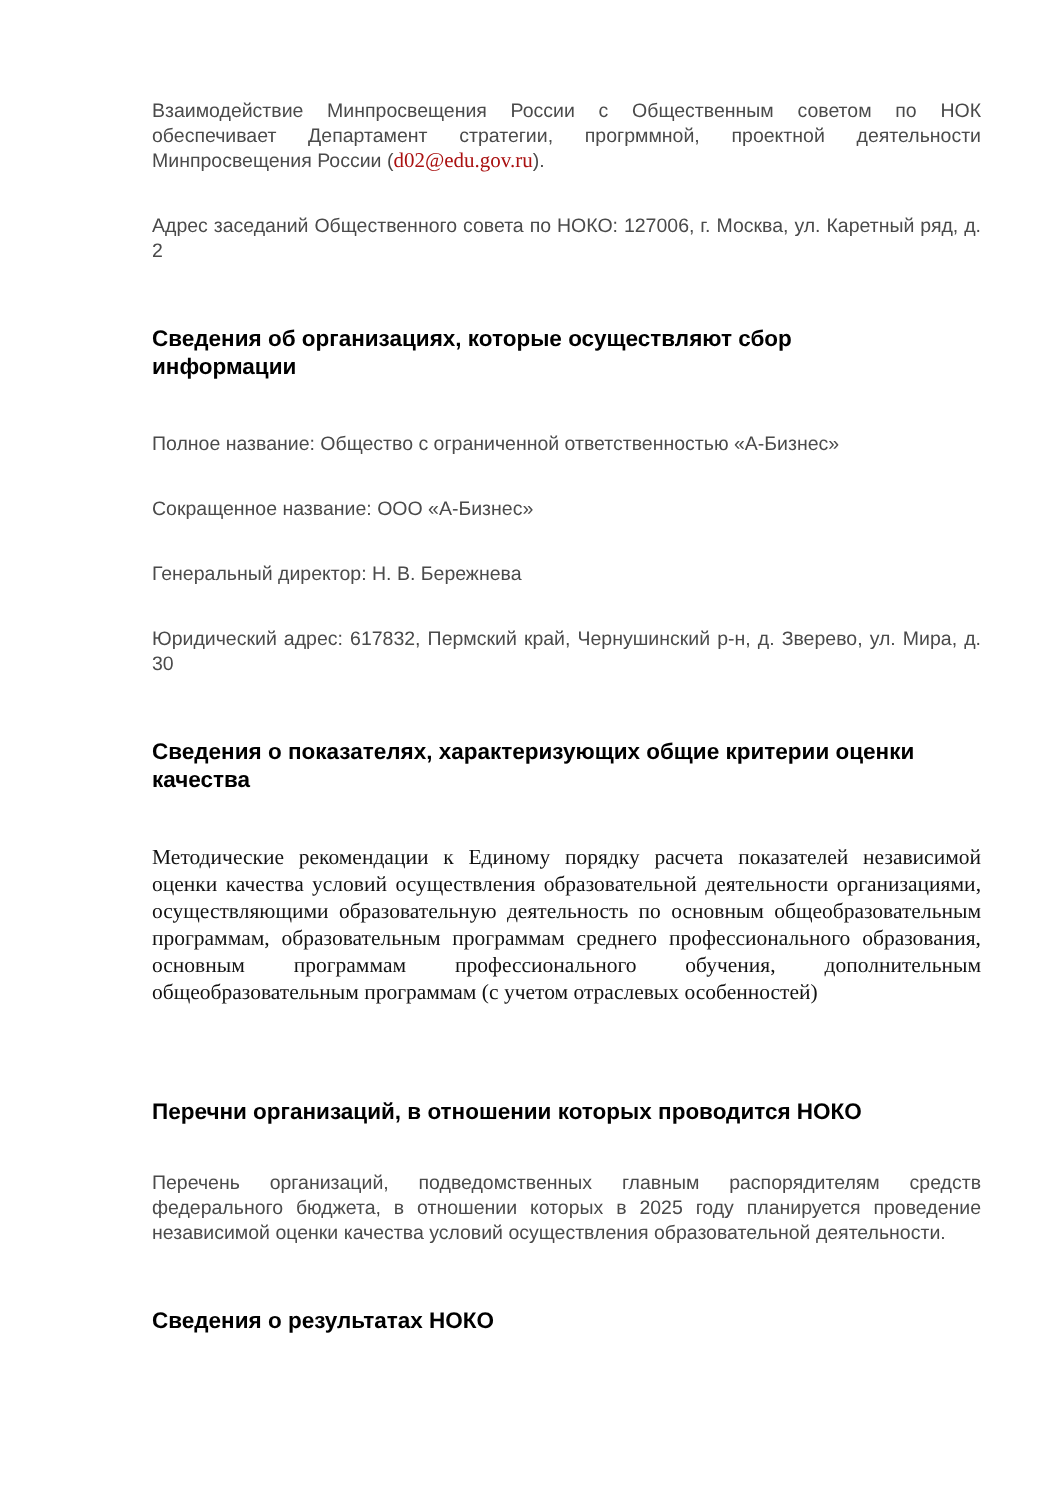Взаимодействие Минпросвещения России с Общественным советом по НОК обеспечивает Департамент стратегии, прогрммной, проектной деятельности Минпросвещения России (d02@edu.gov.ru).
Адрес заседаний Общественного совета по НОКО: 127006, г. Москва, ул. Каретный ряд, д. 2
Сведения об организациях, которые осуществляют сбор
информации
Полное название: Общество с ограниченной ответственностью «А-Бизнес»
Сокращенное название: ООО «А-Бизнес»
Генеральный директор: Н. В. Бережнева
Юридический адрес: 617832, Пермский край, Чернушинский р-н, д. Зверево, ул. Мира, д. 30
Сведения о показателях, характеризующих общие критерии оценки качества
Методические рекомендации к Единому порядку расчета показателей независимой оценки качества условий осуществления образовательной деятельности организациями, осуществляющими образовательную деятельность по основным общеобразовательным программам, образовательным программам среднего профессионального образования, основным программам профессионального обучения, дополнительным общеобразовательным программам (с учетом отраслевых особенностей)
Перечни организаций, в отношении которых проводится НОКО
Перечень организаций, подведомственных главным распорядителям средств федерального бюджета, в отношении которых в 2025 году планируется проведение независимой оценки качества условий осуществления образовательной деятельности.
Сведения о результатах НОКО